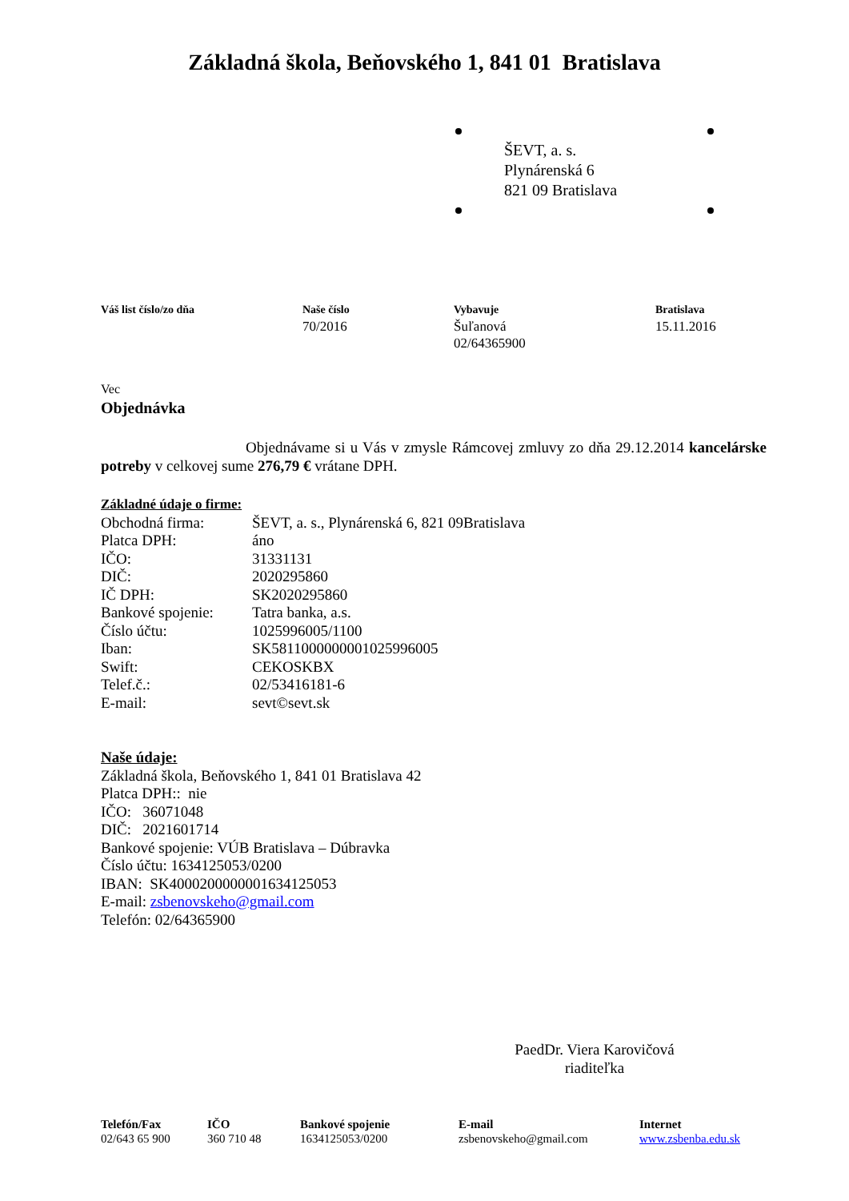Základná škola, Beňovského 1, 841 01 Bratislava
ŠEVT, a. s.
Plynárenská 6
821 09 Bratislava
Váš list číslo/zo dňa Naše číslo
70/2016
Vybavuje
Šuľanová
02/64365900
Bratislava
15.11.2016
Vec
Objednávka
Objednávame si u Vás v zmysle Rámcovej zmluvy zo dňa 29.12.2014 kancelárske potreby v celkovej sume 276,79 € vrátane DPH.
Základné údaje o firme:
Obchodná firma: ŠEVT, a. s., Plynárenská 6, 821 09Bratislava Platca DPH: áno IČO: 31331131 DIČ: 2020295860 IČ DPH: SK2020295860 Bankové spojenie: Tatra banka, a.s. Číslo účtu: 1025996005/1100 Iban: SK5811000000001025996005 Swift: CEKOSKBX Telef.č.: 02/53416181-6 E-mail: sevt©sevt.sk
Naše údaje:
Základná škola, Beňovského 1, 841 01 Bratislava 42
Platca DPH:: nie
IČO: 36071048
DIČ: 2021601714
Bankové spojenie: VÚB Bratislava – Dúbravka
Číslo účtu: 1634125053/0200
IBAN: SK4000200000001634125053
E-mail: zsbenovskeho@gmail.com
Telefón: 02/64365900
PaedDr. Viera Karovičová
riaditeľka
Telefón/Fax
02/643 65 900
IČO
360 710 48
Bankové spojenie
1634125053/0200
E-mail
zsbenovskeho@gmail.com
Internet
www.zsbenba.edu.sk